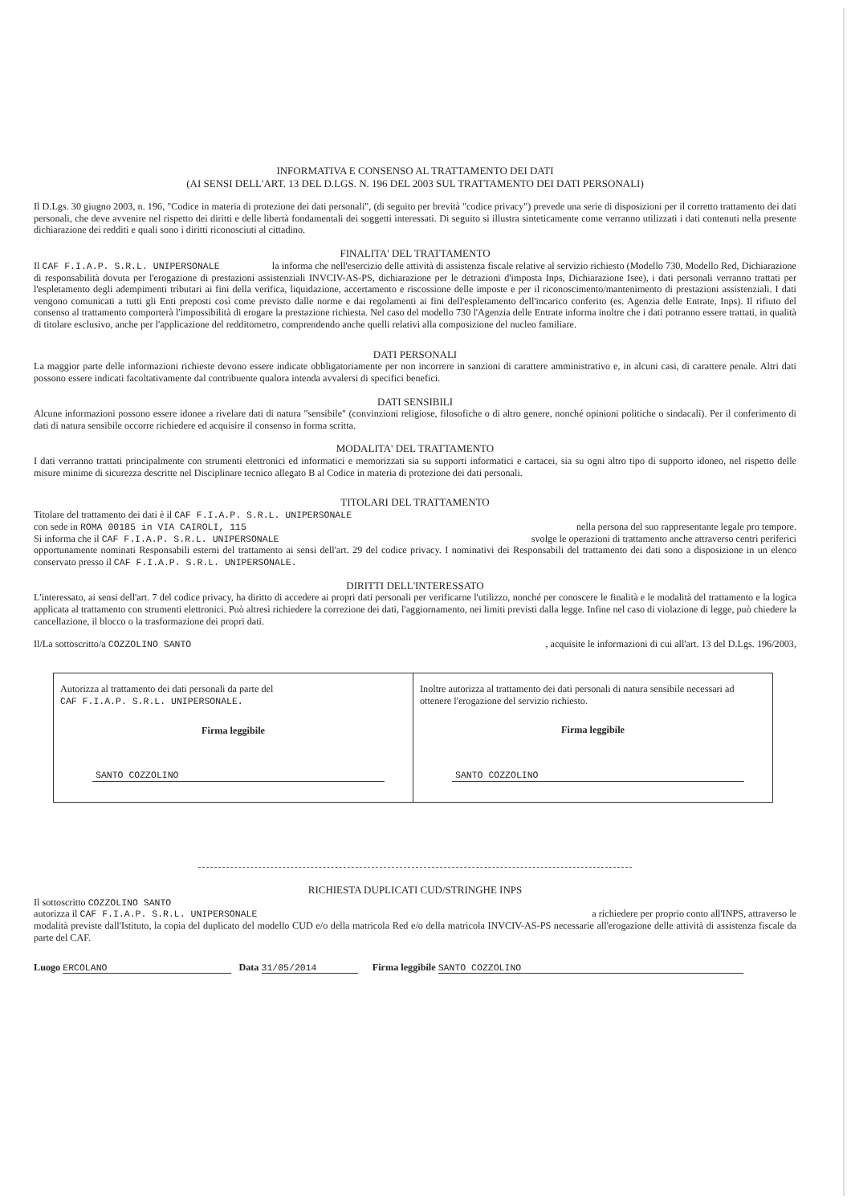INFORMATIVA E CONSENSO AL TRATTAMENTO DEI DATI
(AI SENSI DELL'ART. 13 DEL D.LGS. N. 196 DEL 2003 SUL TRATTAMENTO DEI DATI PERSONALI)
Il D.Lgs. 30 giugno 2003, n. 196, "Codice in materia di protezione dei dati personali", (di seguito per brevità "codice privacy") prevede una serie di disposizioni per il corretto trattamento dei dati personali, che deve avvenire nel rispetto dei diritti e delle libertà fondamentali dei soggetti interessati. Di seguito si illustra sinteticamente come verranno utilizzati i dati contenuti nella presente dichiarazione dei redditi e quali sono i diritti riconosciuti al cittadino.
FINALITA' DEL TRATTAMENTO
Il CAF F.I.A.P. S.R.L. UNIPERSONALE la informa che nell'esercizio delle attività di assistenza fiscale relative al servizio richiesto (Modello 730, Modello Red, Dichiarazione di responsabilità dovuta per l'erogazione di prestazioni assistenziali INVCIV-AS-PS, dichiarazione per le detrazioni d'imposta Inps, Dichiarazione Isee), i dati personali verranno trattati per l'espletamento degli adempimenti tributari ai fini della verifica, liquidazione, accertamento e riscossione delle imposte e per il riconoscimento/mantenimento di prestazioni assistenziali. I dati vengono comunicati a tutti gli Enti preposti così come previsto dalle norme e dai regolamenti ai fini dell'espletamento dell'incarico conferito (es. Agenzia delle Entrate, Inps). Il rifiuto del consenso al trattamento comporterà l'impossibilità di erogare la prestazione richiesta. Nel caso del modello 730 l'Agenzia delle Entrate informa inoltre che i dati potranno essere trattati, in qualità di titolare esclusivo, anche per l'applicazione del redditometro, comprendendo anche quelli relativi alla composizione del nucleo familiare.
DATI PERSONALI
La maggior parte delle informazioni richieste devono essere indicate obbligatoriamente per non incorrere in sanzioni di carattere amministrativo e, in alcuni casi, di carattere penale. Altri dati possono essere indicati facoltativamente dal contribuente qualora intenda avvalersi di specifici benefici.
DATI SENSIBILI
Alcune informazioni possono essere idonee a rivelare dati di natura "sensibile" (convinzioni religiose, filosofiche o di altro genere, nonché opinioni politiche o sindacali). Per il conferimento di dati di natura sensibile occorre richiedere ed acquisire il consenso in forma scritta.
MODALITA' DEL TRATTAMENTO
I dati verranno trattati principalmente con strumenti elettronici ed informatici e memorizzati sia su supporti informatici e cartacei, sia su ogni altro tipo di supporto idoneo, nel rispetto delle misure minime di sicurezza descritte nel Disciplinare tecnico allegato B al Codice in materia di protezione dei dati personali.
TITOLARI DEL TRATTAMENTO
Titolare del trattamento dei dati è il CAF F.I.A.P. S.R.L. UNIPERSONALE
con sede in ROMA 00185 in VIA CAIROLI, 115 nella persona del suo rappresentante legale pro tempore.
Si informa che il CAF F.I.A.P. S.R.L. UNIPERSONALE svolge le operazioni di trattamento anche attraverso centri periferici
opportunamente nominati Responsabili esterni del trattamento ai sensi dell'art. 29 del codice privacy. I nominativi dei Responsabili del trattamento dei dati sono a disposizione in un elenco conservato presso il CAF F.I.A.P. S.R.L. UNIPERSONALE.
DIRITTI DELL'INTERESSATO
L'interessato, ai sensi dell'art. 7 del codice privacy, ha diritto di accedere ai propri dati personali per verificarne l'utilizzo, nonché per conoscere le finalità e le modalità del trattamento e la logica applicata al trattamento con strumenti elettronici. Può altresì richiedere la correzione dei dati, l'aggiornamento, nei limiti previsti dalla legge. Infine nel caso di violazione di legge, può chiedere la cancellazione, il blocco o la trasformazione dei propri dati.
Il/La sottoscritto/a COZZOLINO SANTO, acquisite le informazioni di cui all'art. 13 del D.Lgs. 196/2003,
Autorizza al trattamento dei dati personali da parte del
CAF F.I.A.P. S.R.L. UNIPERSONALE.
Firma leggibile
SANTO COZZOLINO
Inoltre autorizza al trattamento dei dati personali di natura sensibile necessari ad ottenere l'erogazione del servizio richiesto.
Firma leggibile
SANTO COZZOLINO
RICHIESTA DUPLICATI CUD/STRINGHE INPS
Il sottoscritto COZZOLINO SANTO
autorizza il CAF F.I.A.P. S.R.L. UNIPERSONALE a richiedere per proprio conto all'INPS, attraverso le
modalità previste dall'Istituto, la copia del duplicato del modello CUD e/o della matricola Red e/o della matricola INVCIV-AS-PS necessarie all'erogazione delle attività di assistenza fiscale da parte del CAF.
Luogo ERCOLANO Data 31/05/2014 Firma leggibile SANTO COZZOLINO